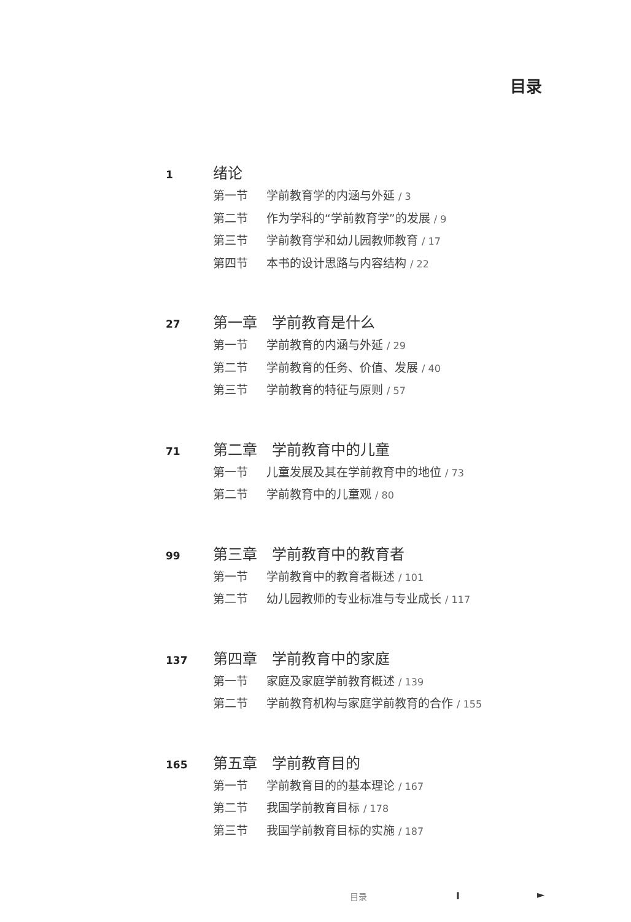目录
1
绪论
第一节 学前教育学的内涵与外延 / 3
第二节 作为学科的“学前教育学”的发展 / 9
第三节 学前教育学和幼儿园教师教育 / 17
第四节 本书的设计思路与内容结构 / 22
27
第一章　学前教育是什么
第一节 学前教育的内涵与外延 / 29
第二节 学前教育的任务、价值、发展 / 40
第三节 学前教育的特征与原则 / 57
71
第二章　学前教育中的儿童
第一节 儿童发展及其在学前教育中的地位 / 73
第二节 学前教育中的儿童观 / 80
99
第三章　学前教育中的教育者
第一节 学前教育中的教育者概述 / 101
第二节 幼儿园教师的专业标准与专业成长 / 117
137
第四章　学前教育中的家庭
第一节 家庭及家庭学前教育概述 / 139
第二节 学前教育机构与家庭学前教育的合作 / 155
165
第五章　学前教育目的
第一节 学前教育目的的基本理论 / 167
第二节 我国学前教育目标 / 178
第三节 我国学前教育目标的实施 / 187
目录 I ►